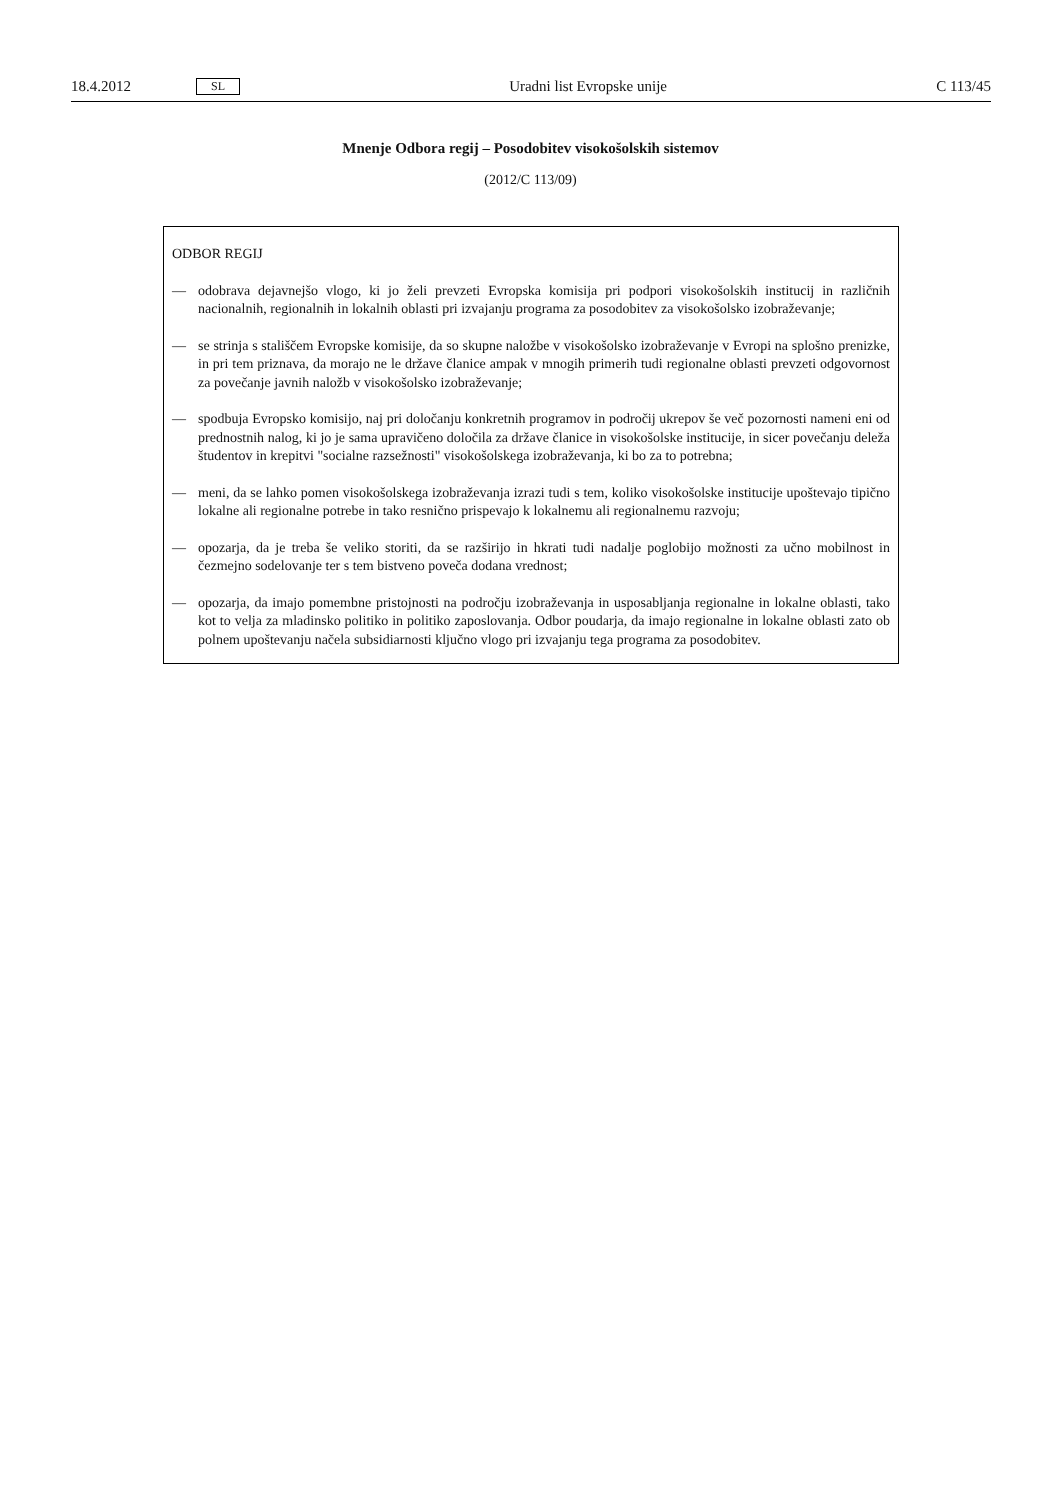18.4.2012 SL Uradni list Evropske unije C 113/45
Mnenje Odbora regij – Posodobitev visokošolskih sistemov
(2012/C 113/09)
ODBOR REGIJ
— odobrava dejavnejšo vlogo, ki jo želi prevzeti Evropska komisija pri podpori visokošolskih institucij in različnih nacionalnih, regionalnih in lokalnih oblasti pri izvajanju programa za posodobitev za visokošolsko izobraževanje;
— se strinja s stališčem Evropske komisije, da so skupne naložbe v visokošolsko izobraževanje v Evropi na splošno prenizke, in pri tem priznava, da morajo ne le države članice ampak v mnogih primerih tudi regionalne oblasti prevzeti odgovornost za povečanje javnih naložb v visokošolsko izobraževanje;
— spodbuja Evropsko komisijo, naj pri določanju konkretnih programov in področij ukrepov še več pozornosti nameni eni od prednostnih nalog, ki jo je sama upravičeno določila za države članice in visokošolske institucije, in sicer povečanju deleža študentov in krepitvi "socialne razsežnosti" visokošolskega izobraževanja, ki bo za to potrebna;
— meni, da se lahko pomen visokošolskega izobraževanja izrazi tudi s tem, koliko visokošolske institucije upoštevajo tipično lokalne ali regionalne potrebe in tako resnično prispevajo k lokalnemu ali regionalnemu razvoju;
— opozarja, da je treba še veliko storiti, da se razširijo in hkrati tudi nadalje poglobijo možnosti za učno mobilnost in čezmejno sodelovanje ter s tem bistveno poveča dodana vrednost;
— opozarja, da imajo pomembne pristojnosti na področju izobraževanja in usposabljanja regionalne in lokalne oblasti, tako kot to velja za mladinsko politiko in politiko zaposlovanja. Odbor poudarja, da imajo regionalne in lokalne oblasti zato ob polnem upoštevanju načela subsidiarnosti ključno vlogo pri izvajanju tega programa za posodobitev.